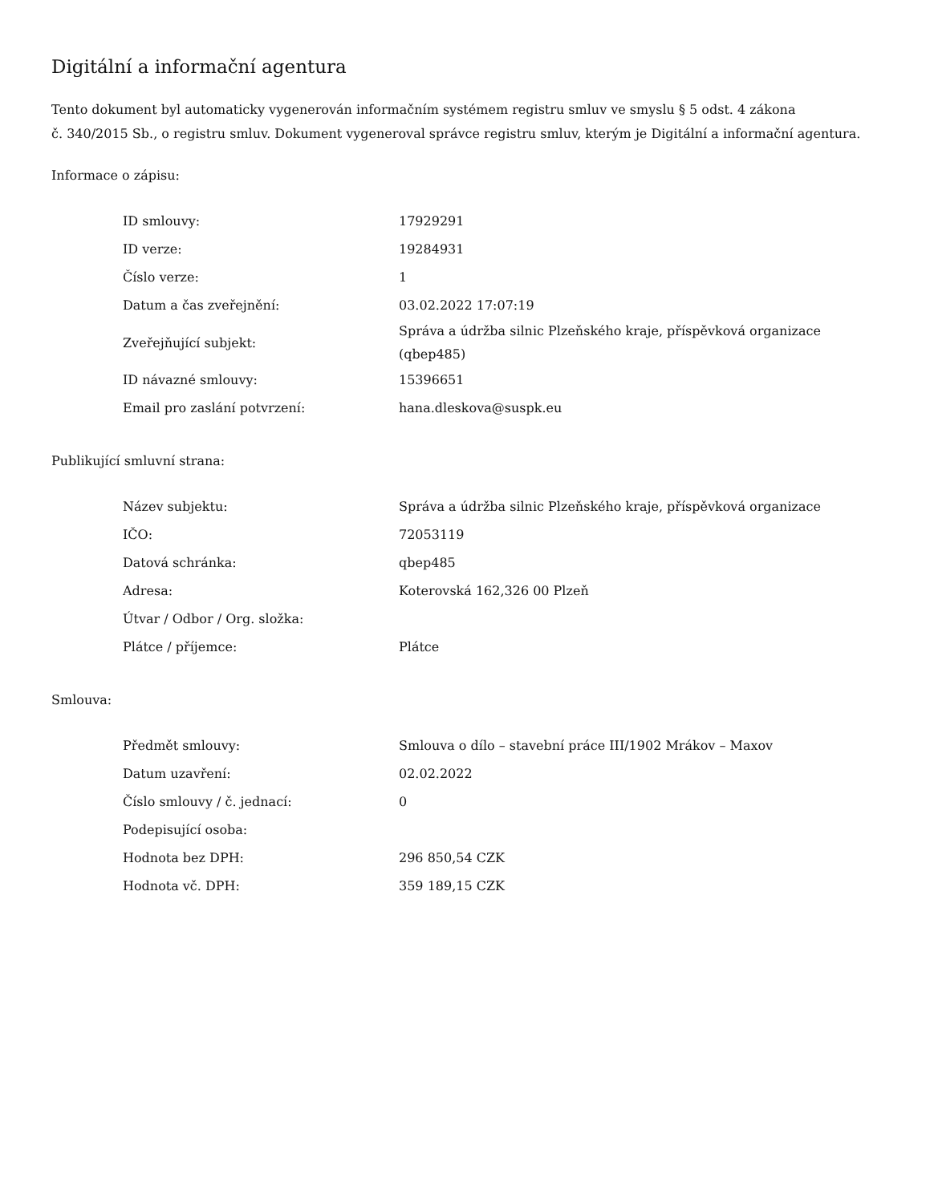Digitální a informační agentura
Tento dokument byl automaticky vygenerován informačním systémem registru smluv ve smyslu § 5 odst. 4 zákona
č. 340/2015 Sb., o registru smluv. Dokument vygeneroval správce registru smluv, kterým je Digitální a informační agentura.
Informace o zápisu:
| ID smlouvy: | 17929291 |
| ID verze: | 19284931 |
| Číslo verze: | 1 |
| Datum a čas zveřejnění: | 03.02.2022 17:07:19 |
| Zveřejňující subjekt: | Správa a údržba silnic Plzeňského kraje, příspěvková organizace (qbep485) |
| ID návazné smlouvy: | 15396651 |
| Email pro zaslání potvrzení: | hana.dleskova@suspk.eu |
Publikující smluvní strana:
| Název subjektu: | Správa a údržba silnic Plzeňského kraje, příspěvková organizace |
| IČO: | 72053119 |
| Datová schránka: | qbep485 |
| Adresa: | Koterovská 162,326 00 Plzeň |
| Útvar / Odbor / Org. složka: | |
| Plátce / příjemce: | Plátce |
Smlouva:
| Předmět smlouvy: | Smlouva o dílo – stavební práce III/1902 Mrákov – Maxov |
| Datum uzavření: | 02.02.2022 |
| Číslo smlouvy / č. jednací: | 0 |
| Podepisující osoba: | |
| Hodnota bez DPH: | 296 850,54 CZK |
| Hodnota vč. DPH: | 359 189,15 CZK |